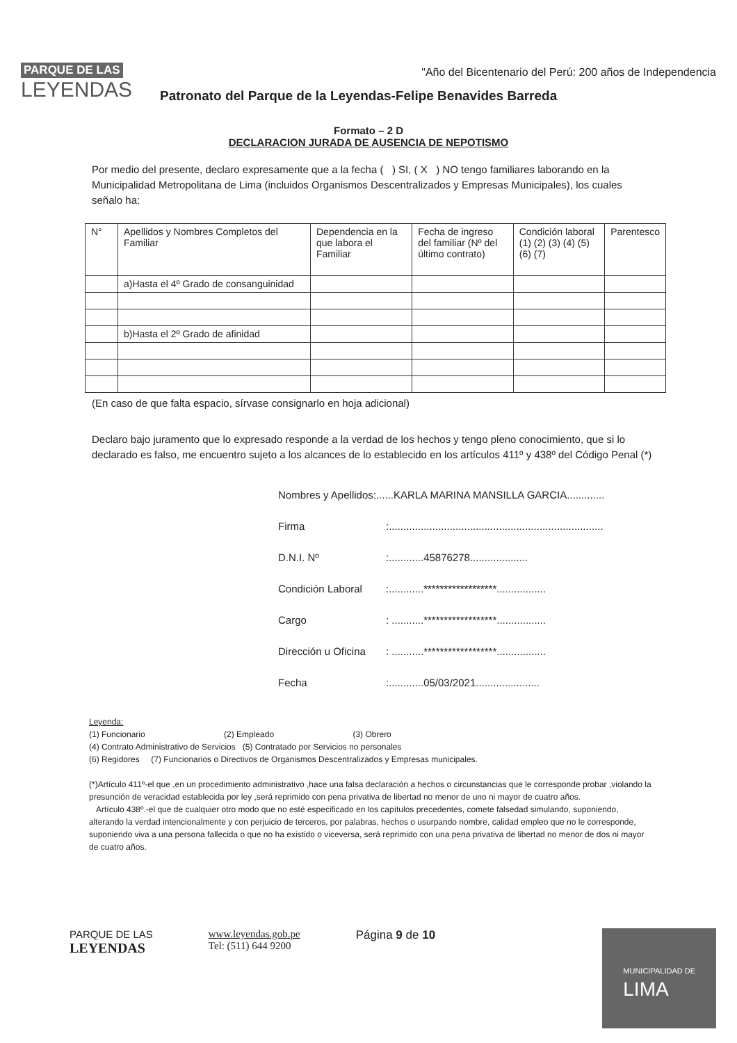PARQUE DE LAS
LEYENDAS
"Año del Bicentenario del Perú: 200 años de Independencia
Patronato del Parque de la Leyendas-Felipe Benavides Barreda
Formato – 2 D
DECLARACION JURADA DE AUSENCIA DE NEPOTISMO
Por medio del presente, declaro expresamente que a la fecha ( ) SI, ( X ) NO tengo familiares laborando en la Municipalidad Metropolitana de Lima (incluidos Organismos Descentralizados y Empresas Municipales), los cuales señalo ha:
| N° | Apellidos y Nombres Completos del Familiar | Dependencia en la que labora el Familiar | Fecha de ingreso del familiar (Nº del último contrato) | Condición laboral (1) (2) (3) (4) (5) (6) (7) | Parentesco |
| --- | --- | --- | --- | --- | --- |
| | a)Hasta el 4º Grado de consanguinidad | | | | |
| | b)Hasta el 2º Grado de afinidad | | | | |
(En caso de que falta espacio, sírvase consignarlo en hoja adicional)
Declaro bajo juramento que lo expresado responde a la verdad de los hechos y tengo pleno conocimiento, que si lo declarado es falso, me encuentro sujeto a los alcances de lo establecido en los artículos 411º y 438º del Código Penal (*)
Nombres y Apellidos:......KARLA MARINA MANSILLA GARCIA.............
Firma:..........................................................................
D.N.I. Nº:............45876278....................
Condición Laboral:............******************.................
Cargo: ...........******************.................
Dirección u Oficina: ...........******************.................
Fecha:............05/03/2021......................
Leyenda:
(1) Funcionario (2) Empleado (3) Obrero
(4) Contrato Administrativo de Servicios (5) Contratado por Servicios no personales
(6) Regidores (7) Funcionarios o Directivos de Organismos Descentralizados y Empresas municipales.
(*)Artículo 411º-el que ,en un procedimiento administrativo ,hace una falsa declaración a hechos o circunstancias que le corresponde probar ,violando la presunción de veracidad establecida por ley ,será reprimido con pena privativa de libertad no menor de uno ni mayor de cuatro años.
Artículo 438º.-el que de cualquier otro modo que no esté especificado en los capítulos precedentes, comete falsedad simulando, suponiendo, alterando la verdad intencionalmente y con perjuicio de terceros, por palabras, hechos o usurpando nombre, calidad empleo que no le corresponde, suponiendo viva a una persona fallecida o que no ha existido o viceversa, será reprimido con una pena privativa de libertad no menor de dos ni mayor de cuatro años.
PARQUE DE LAS
LEYENDAS
www.leyendas.gob.pe
Tel: (511) 644 9200
Página 9 de 10
MUNICIPALIDAD DE
LIMA